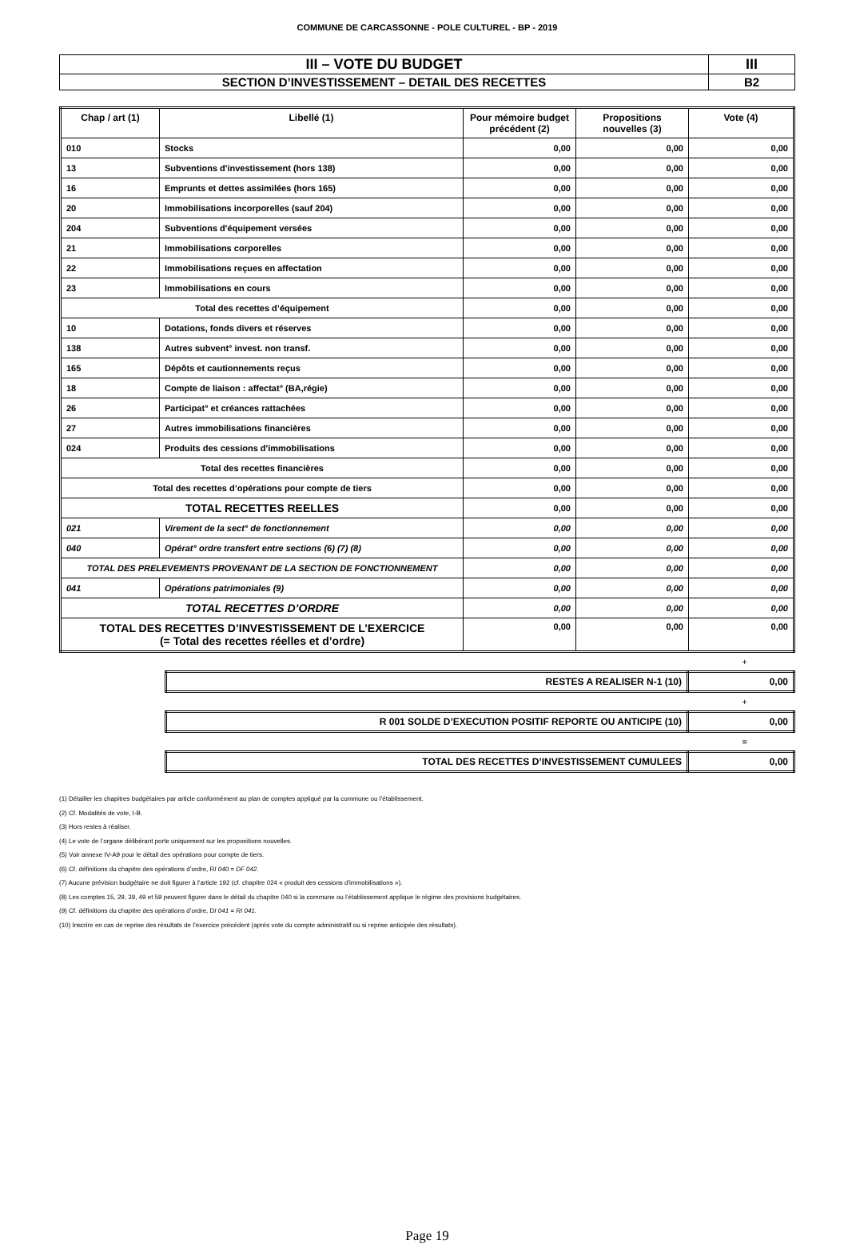COMMUNE DE CARCASSONNE - POLE CULTUREL - BP - 2019
| III – VOTE DU BUDGET | III |
| SECTION D’INVESTISSEMENT – DETAIL DES RECETTES | B2 |
| Chap / art (1) | Libellé (1) | Pour mémoire budget précédent (2) | Propositions nouvelles (3) | Vote (4) |
| --- | --- | --- | --- | --- |
| 010 | Stocks | 0,00 | 0,00 | 0,00 |
| 13 | Subventions d'investissement (hors 138) | 0,00 | 0,00 | 0,00 |
| 16 | Emprunts et dettes assimilées (hors 165) | 0,00 | 0,00 | 0,00 |
| 20 | Immobilisations incorporelles (sauf 204) | 0,00 | 0,00 | 0,00 |
| 204 | Subventions d'équipement versées | 0,00 | 0,00 | 0,00 |
| 21 | Immobilisations corporelles | 0,00 | 0,00 | 0,00 |
| 22 | Immobilisations reçues en affectation | 0,00 | 0,00 | 0,00 |
| 23 | Immobilisations en cours | 0,00 | 0,00 | 0,00 |
| Total des recettes d’équipement | | 0,00 | 0,00 | 0,00 |
| 10 | Dotations, fonds divers et réserves | 0,00 | 0,00 | 0,00 |
| 138 | Autres subvent° invest. non transf. | 0,00 | 0,00 | 0,00 |
| 165 | Dépôts et cautionnements reçus | 0,00 | 0,00 | 0,00 |
| 18 | Compte de liaison : affectat° (BA,régie) | 0,00 | 0,00 | 0,00 |
| 26 | Participat° et créances rattachées | 0,00 | 0,00 | 0,00 |
| 27 | Autres immobilisations financières | 0,00 | 0,00 | 0,00 |
| 024 | Produits des cessions d'immobilisations | 0,00 | 0,00 | 0,00 |
| Total des recettes financières | | 0,00 | 0,00 | 0,00 |
| Total des recettes d’opérations pour compte de tiers | | 0,00 | 0,00 | 0,00 |
| TOTAL RECETTES REELLES | | 0,00 | 0,00 | 0,00 |
| 021 | Virement de la sect° de fonctionnement | 0,00 | 0,00 | 0,00 |
| 040 | Opérat° ordre transfert entre sections (6) (7) (8) | 0,00 | 0,00 | 0,00 |
| TOTAL DES PRELEVEMENTS PROVENANT DE LA SECTION DE FONCTIONNEMENT | | 0,00 | 0,00 | 0,00 |
| 041 | Opérations patrimoniales (9) | 0,00 | 0,00 | 0,00 |
| TOTAL RECETTES D’ORDRE | | 0,00 | 0,00 | 0,00 |
| TOTAL DES RECETTES D’INVESTISSEMENT DE L’EXERCICE (= Total des recettes réelles et d’ordre) | | 0,00 | 0,00 | 0,00 |
+
| RESTES A REALISER N-1 (10) | 0,00 |
+
| R 001 SOLDE D’EXECUTION POSITIF REPORTE OU ANTICIPE (10) | 0,00 |
=
| TOTAL DES RECETTES D’INVESTISSEMENT CUMULEES | 0,00 |
(1) Détailler les chapitres budgétaires par article conformément au plan de comptes appliqué par la commune ou l’établissement.
(2) Cf. Modalités de vote, I-B.
(3) Hors restes à réaliser.
(4) Le vote de l’organe délibérant porte uniquement sur les propositions nouvelles.
(5) Voir annexe IV-A9 pour le détail des opérations pour compte de tiers.
(6) Cf. définitions du chapitre des opérations d’ordre, RI 040 = DF 042.
(7) Aucune prévision budgétaire ne doit figurer à l’article 192 (cf. chapitre 024 « produit des cessions d'immobilisations »).
(8) Les comptes 15, 29, 39, 49 et 59 peuvent figurer dans le détail du chapitre 040 si la commune ou l’établissement applique le régime des provisions budgétaires.
(9) Cf. définitions du chapitre des opérations d’ordre, DI 041 = RI 041.
(10) Inscrire en cas de reprise des résultats de l’exercice précédent (après vote du compte administratif ou si reprise anticipée des résultats).
Page 19